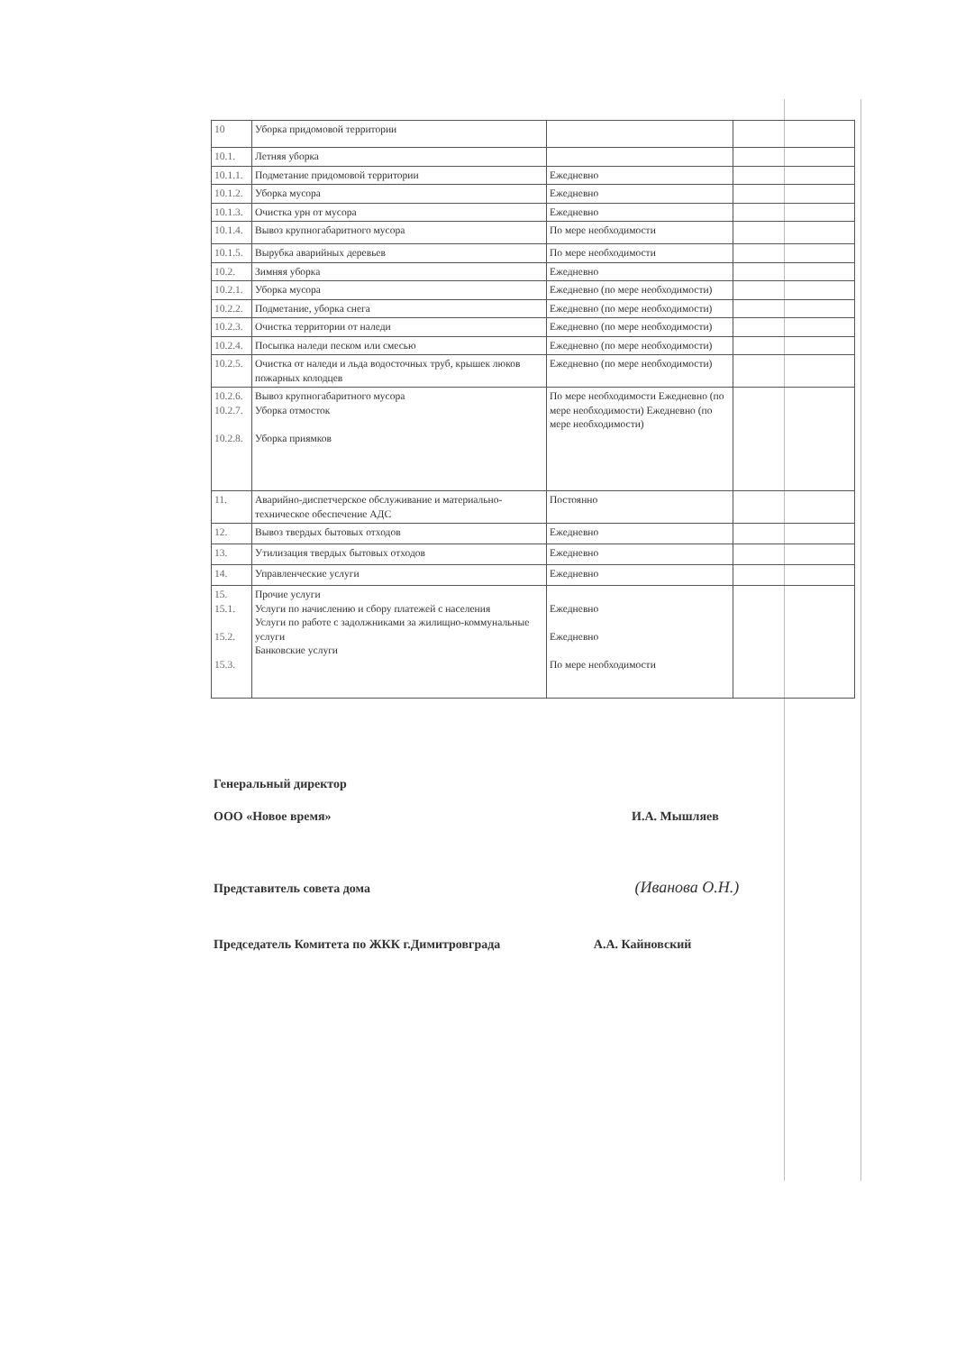| 10 | Уборка придомовой территории | | |
| 10.1. | Летняя уборка | | |
| 10.1.1. | Подметание придомовой территории | Ежедневно | |
| 10.1.2. | Уборка мусора | Ежедневно | |
| 10.1.3. | Очистка урн от мусора | Ежедневно | |
| 10.1.4. | Вывоз крупногабаритного мусора | По мере необходимости | |
| 10.1.5. | Вырубка аварийных деревьев | По мере необходимости | |
| 10.2. | Зимняя уборка | Ежедневно | |
| 10.2.1. | Уборка мусора | Ежедневно (по мере необходимости) | |
| 10.2.2. | Подметание, уборка снега | Ежедневно (по мере необходимости) | |
| 10.2.3. | Очистка территории от наледи | Ежедневно (по мере необходимости) | |
| 10.2.4. | Посыпка наледи песком или смесью | Ежедневно (по мере необходимости) | |
| 10.2.5. | Очистка от наледи и льда водосточных труб, крышек люков пожарных колодцев | Ежедневно (по мере необходимости) | |
| 10.2.6. 10.2.7. 10.2.8. | Вывоз крупногабаритного мусора Уборка отмосток Уборка приямков | По мере необходимости Ежедневно (по мере необходимости) Ежедневно (по мере необходимости) | |
| 11. | Аварийно-диспетчерское обслуживание и материально-техническое обеспечение АДС | Постоянно | |
| 12. | Вывоз твердых бытовых отходов | Ежедневно | |
| 13. | Утилизация твердых бытовых отходов | Ежедневно | |
| 14. | Управленческие услуги | Ежедневно | |
| 15. 15.1. 15.2. 15.3. | Прочие услуги Услуги по начислению и сбору платежей с населения Услуги по работе с задолжниками за жилищно-коммунальные услуги Банковские услуги | Ежедневно Ежедневно По мере необходимости | |
Генеральный директор
ООО «Новое время» И.А. Мышляев
Представитель совета дома (Иванова О.Н.)
Председатель Комитета по ЖКК г.Димитровграда А.А. Кайновский